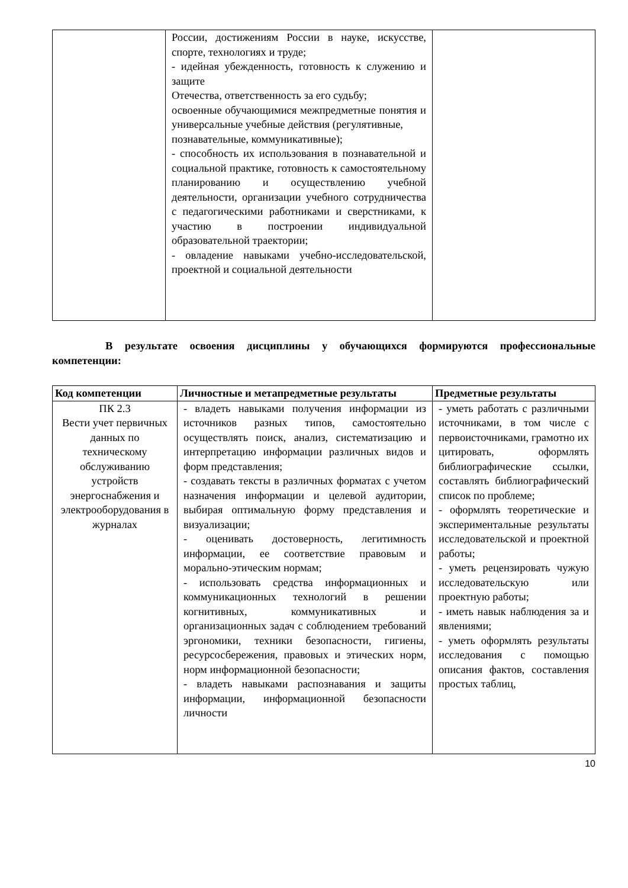| | России, достижениям России в науке, искусстве, спорте, технологиях и труде; - идейная убежденность, готовность к служению и защите Отечества, ответственность за его судьбу; освоенные обучающимися межпредметные понятия и универсальные учебные действия (регулятивные, познавательные, коммуникативные); - способность их использования в познавательной и социальной практике, готовность к самостоятельному планированию и осуществлению учебной деятельности, организации учебного сотрудничества с педагогическими работниками и сверстниками, к участию в построении индивидуальной образовательной траектории; - овладение навыками учебно-исследовательской, проектной и социальной деятельности | |
В результате освоения дисциплины у обучающихся формируются профессиональные компетенции:
| Код компетенции | Личностные и метапредметные результаты | Предметные результаты |
| --- | --- | --- |
| ПК 2.3 Вести учет первичных данных по техническому обслуживанию устройств энергоснабжения и электрооборудования в журналах | - владеть навыками получения информации из источников разных типов, самостоятельно осуществлять поиск, анализ, систематизацию и интерпретацию информации различных видов и форм представления; - создавать тексты в различных форматах с учетом назначения информации и целевой аудитории, выбирая оптимальную форму представления и визуализации; - оценивать достоверность, легитимность информации, ее соответствие правовым и морально-этическим нормам; - использовать средства информационных и коммуникационных технологий в решении когнитивных, коммуникативных и организационных задач с соблюдением требований эргономики, техники безопасности, гигиены, ресурсосбережения, правовых и этических норм, норм информационной безопасности; - владеть навыками распознавания и защиты информации, информационной безопасности личности | - уметь работать с различными источниками, в том числе с первоисточниками, грамотно их цитировать, оформлять библиографические ссылки, составлять библиографический список по проблеме; - оформлять теоретические и экспериментальные результаты исследовательской и проектной работы; - уметь рецензировать чужую исследовательскую или проектную работы; - иметь навык наблюдения за и явлениями; - уметь оформлять результаты исследования с помощью описания фактов, составления простых таблиц, |
10